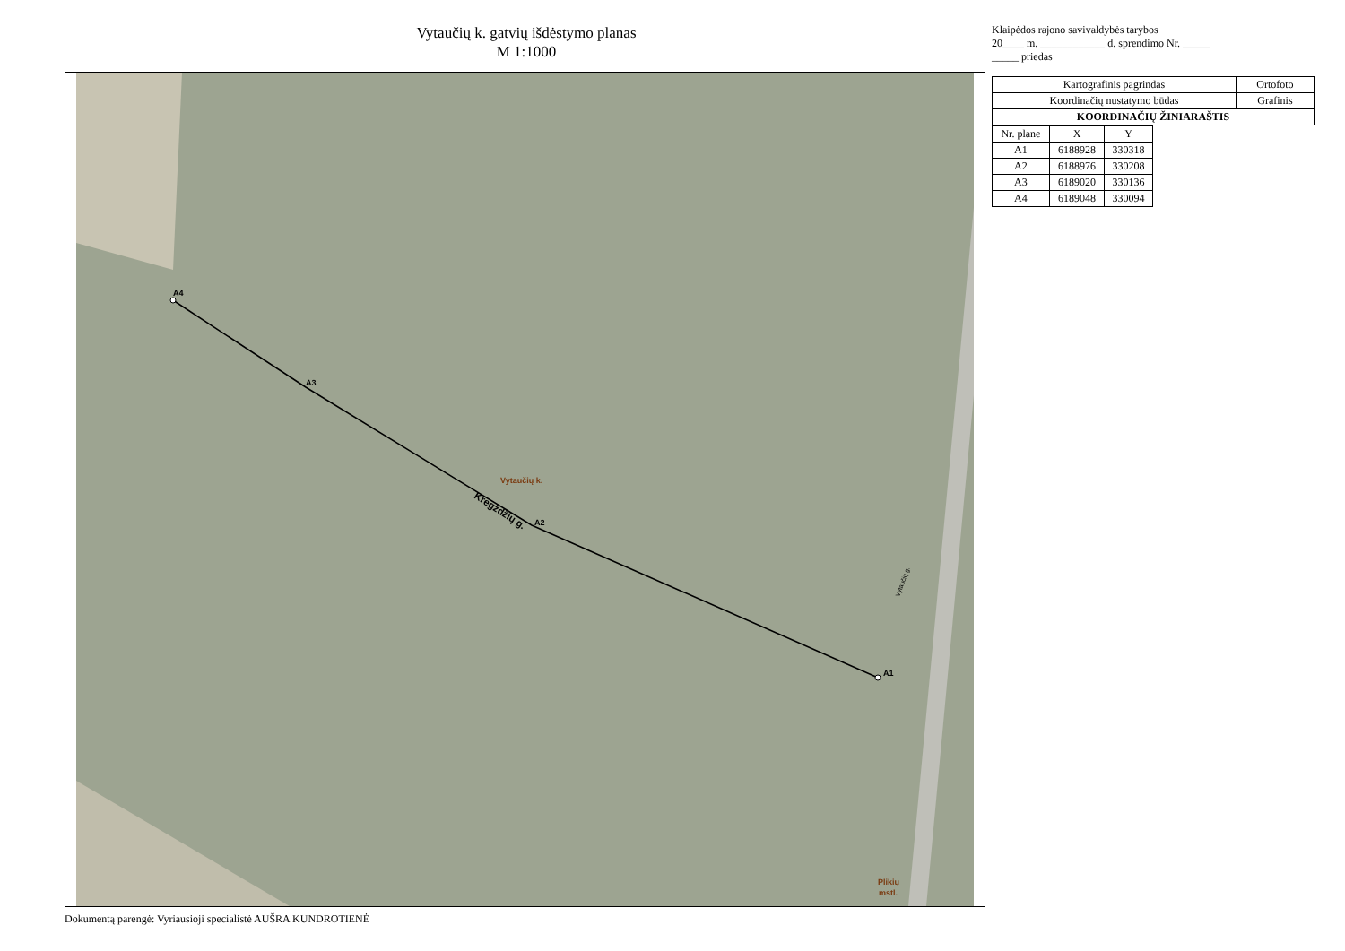Vytaučių k. gatvių išdėstymo planas
M 1:1000
A4
A3
A2
A1
Vytaučių k.
Plikių
mstl.
Kregždžių g.
Vytaučių g.
Klaipėdos rajono savivaldybės tarybos
20____ m. ____________ d. sprendimo Nr. _____
_____ priedas
| Kartografinis pagrindas | Ortofoto |
| Koordinačių nustatymo būdas | Grafinis |
| KOORDINAČIŲ ŽINIARAŠTIS | |
| Nr. plane | X | Y |
| --- | --- | --- |
| A1 | 6188928 | 330318 |
| A2 | 6188976 | 330208 |
| A3 | 6189020 | 330136 |
| A4 | 6189048 | 330094 |
Dokumentą parengė: Vyriausioji specialistė AUŠRA KUNDROTIENĖ